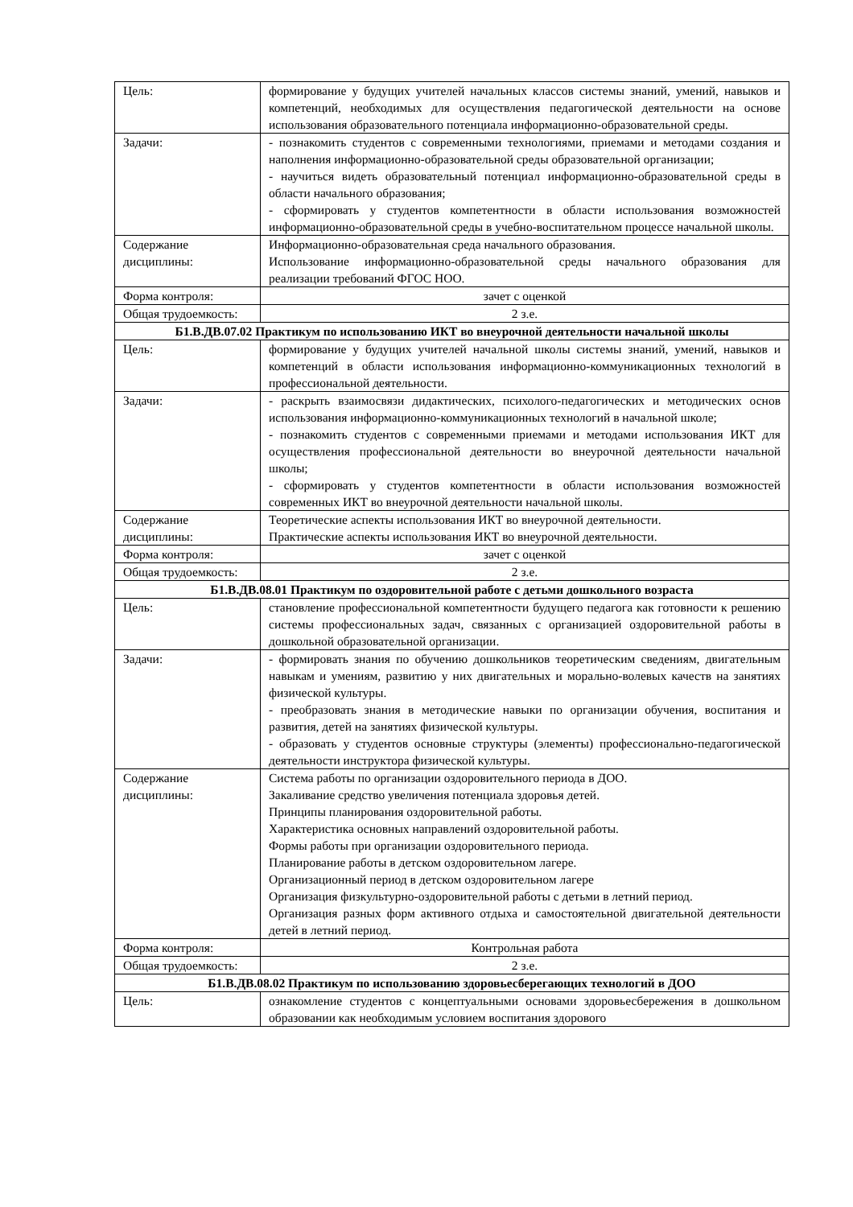| Цель: | формирование у будущих учителей начальных классов системы знаний, умений, навыков и компетенций, необходимых для осуществления педагогической деятельности на основе использования образовательного потенциала информационно-образовательной среды. |
| Задачи: | - познакомить студентов с современными технологиями, приемами и методами создания и наполнения информационно-образовательной среды образовательной организации; - научиться видеть образовательный потенциал информационно-образовательной среды в области начального образования; - сформировать у студентов компетентности в области использования возможностей информационно-образовательной среды в учебно-воспитательном процессе начальной школы. |
| Содержание дисциплины: | Информационно-образовательная среда начального образования. Использование информационно-образовательной среды начального образования для реализации требований ФГОС НОО. |
| Форма контроля: | зачет с оценкой |
| Общая трудоемкость: | 2 з.е. |
| Б1.В.ДВ.07.02 Практикум по использованию ИКТ во внеурочной деятельности начальной школы | |
| Цель: | формирование у будущих учителей начальной школы системы знаний, умений, навыков и компетенций в области использования информационно-коммуникационных технологий в профессиональной деятельности. |
| Задачи: | - раскрыть взаимосвязи дидактических, психолого-педагогических и методических основ использования информационно-коммуникационных технологий в начальной школе; - познакомить студентов с современными приемами и методами использования ИКТ для осуществления профессиональной деятельности во внеурочной деятельности начальной школы; - сформировать у студентов компетентности в области использования возможностей современных ИКТ во внеурочной деятельности начальной школы. |
| Содержание дисциплины: | Теоретические аспекты использования ИКТ во внеурочной деятельности. Практические аспекты использования ИКТ во внеурочной деятельности. |
| Форма контроля: | зачет с оценкой |
| Общая трудоемкость: | 2 з.е. |
| Б1.В.ДВ.08.01 Практикум по оздоровительной работе с детьми дошкольного возраста | |
| Цель: | становление профессиональной компетентности будущего педагога как готовности к решению системы профессиональных задач, связанных с организацией оздоровительной работы в дошкольной образовательной организации. |
| Задачи: | - формировать знания по обучению дошкольников теоретическим сведениям, двигательным навыкам и умениям, развитию у них двигательных и морально-волевых качеств на занятиях физической культуры. - преобразовать знания в методические навыки по организации обучения, воспитания и развития, детей на занятиях физической культуры. - образовать у студентов основные структуры (элементы) профессионально-педагогической деятельности инструктора физической культуры. |
| Содержание дисциплины: | Система работы по организации оздоровительного периода в ДОО. Закаливание средство увеличения потенциала здоровья детей. Принципы планирования оздоровительной работы. Характеристика основных направлений оздоровительной работы. Формы работы при организации оздоровительного периода. Планирование работы в детском оздоровительном лагере. Организационный период в детском оздоровительном лагере Организация физкультурно-оздоровительной работы с детьми в летний период. Организация разных форм активного отдыха и самостоятельной двигательной деятельности детей в летний период. |
| Форма контроля: | Контрольная работа |
| Общая трудоемкость: | 2 з.е. |
| Б1.В.ДВ.08.02 Практикум по использованию здоровьесберегающих технологий в ДОО | |
| Цель: | ознакомление студентов с концептуальными основами здоровьесбережения в дошкольном образовании как необходимым условием воспитания здорового |